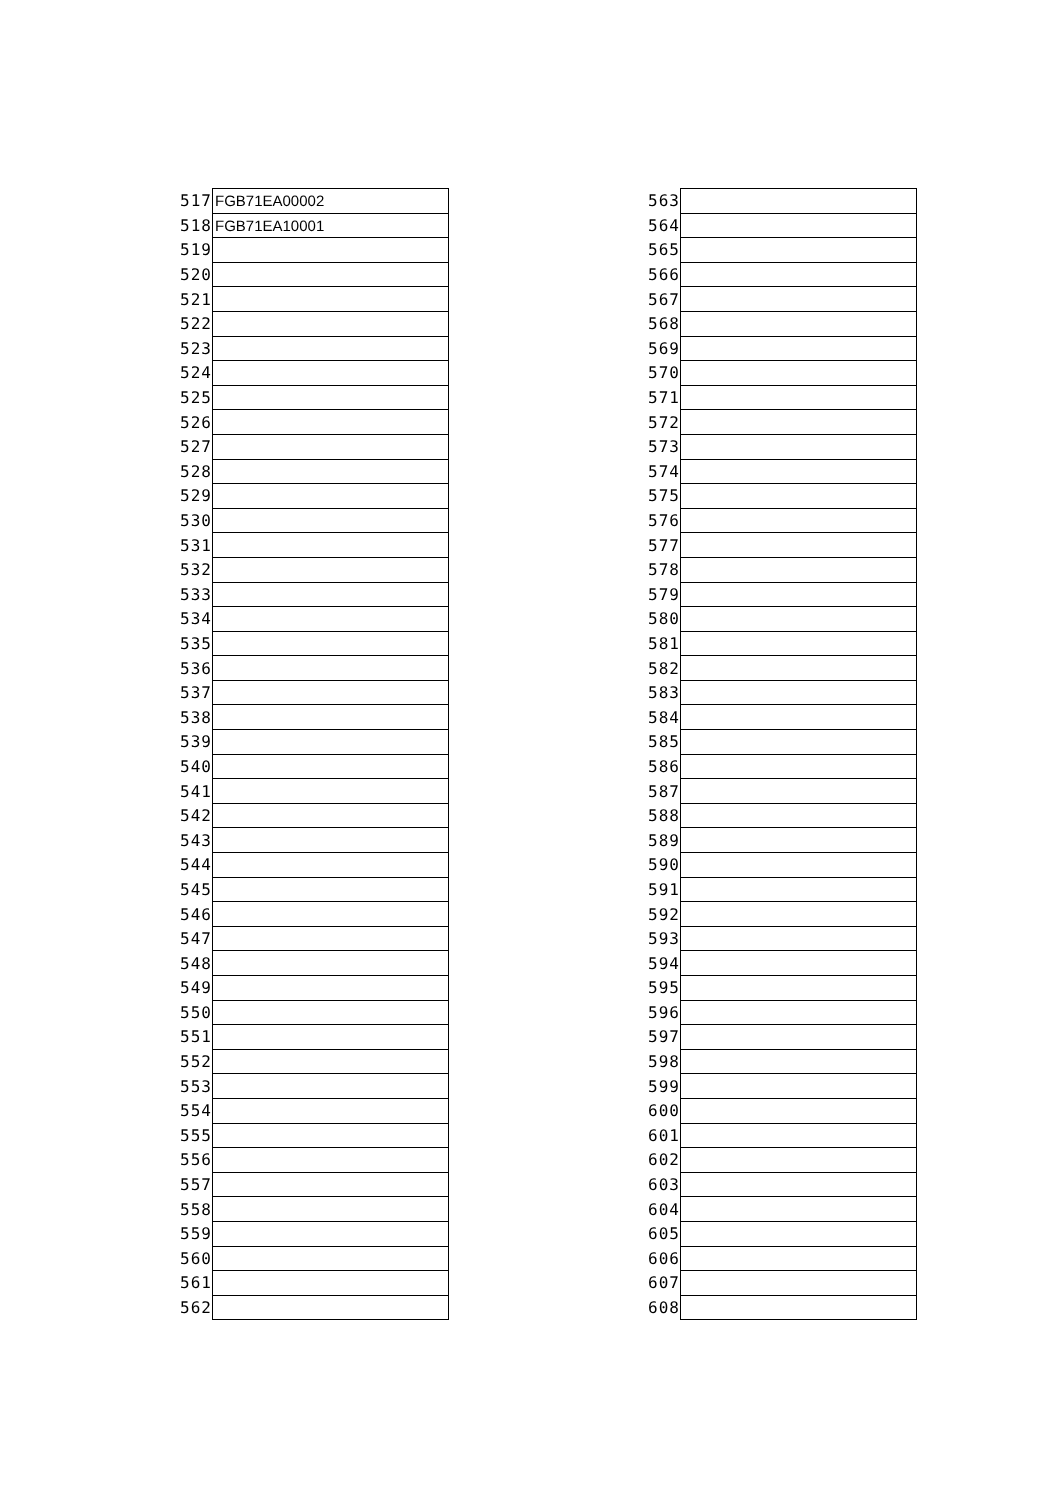| 517 | FGB71EA00002 |
| 518 | FGB71EA10001 |
| 519 | |
| 520 | |
| 521 | |
| 522 | |
| 523 | |
| 524 | |
| 525 | |
| 526 | |
| 527 | |
| 528 | |
| 529 | |
| 530 | |
| 531 | |
| 532 | |
| 533 | |
| 534 | |
| 535 | |
| 536 | |
| 537 | |
| 538 | |
| 539 | |
| 540 | |
| 541 | |
| 542 | |
| 543 | |
| 544 | |
| 545 | |
| 546 | |
| 547 | |
| 548 | |
| 549 | |
| 550 | |
| 551 | |
| 552 | |
| 553 | |
| 554 | |
| 555 | |
| 556 | |
| 557 | |
| 558 | |
| 559 | |
| 560 | |
| 561 | |
| 562 | |
| 563 | |
| 564 | |
| 565 | |
| 566 | |
| 567 | |
| 568 | |
| 569 | |
| 570 | |
| 571 | |
| 572 | |
| 573 | |
| 574 | |
| 575 | |
| 576 | |
| 577 | |
| 578 | |
| 579 | |
| 580 | |
| 581 | |
| 582 | |
| 583 | |
| 584 | |
| 585 | |
| 586 | |
| 587 | |
| 588 | |
| 589 | |
| 590 | |
| 591 | |
| 592 | |
| 593 | |
| 594 | |
| 595 | |
| 596 | |
| 597 | |
| 598 | |
| 599 | |
| 600 | |
| 601 | |
| 602 | |
| 603 | |
| 604 | |
| 605 | |
| 606 | |
| 607 | |
| 608 | |